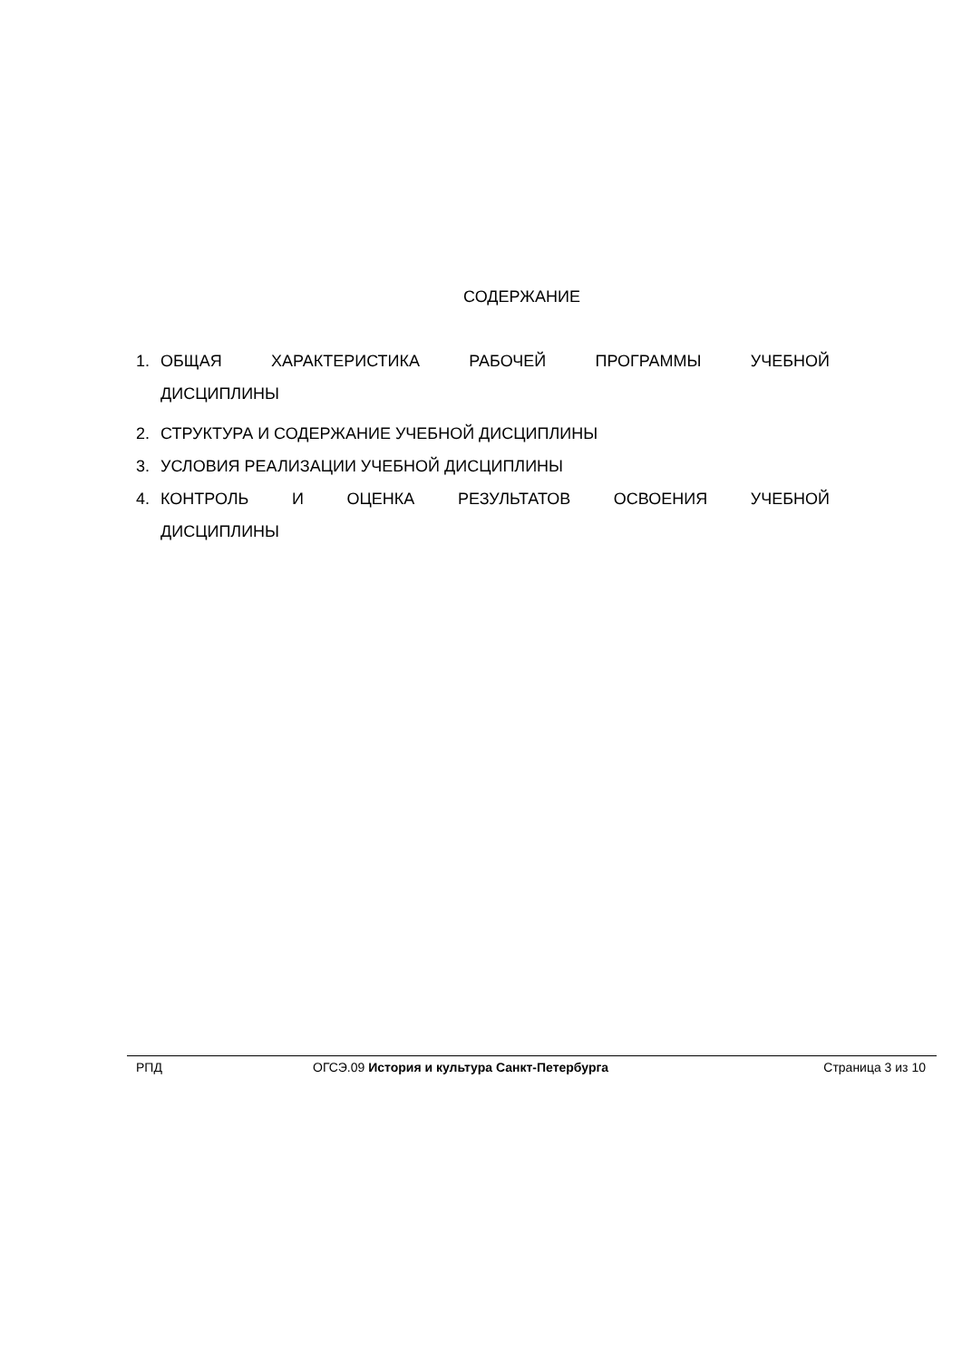СОДЕРЖАНИЕ
1. ОБЩАЯ ХАРАКТЕРИСТИКА РАБОЧЕЙ ПРОГРАММЫ УЧЕБНОЙ
ДИСЦИПЛИНЫ
2. СТРУКТУРА И СОДЕРЖАНИЕ УЧЕБНОЙ ДИСЦИПЛИНЫ
3. УСЛОВИЯ РЕАЛИЗАЦИИ УЧЕБНОЙ ДИСЦИПЛИНЫ
4. КОНТРОЛЬ И ОЦЕНКА РЕЗУЛЬТАТОВ ОСВОЕНИЯ УЧЕБНОЙ
ДИСЦИПЛИНЫ
РПД ОГСЭ.09 История и культура Санкт-Петербурга Страница 3 из 10